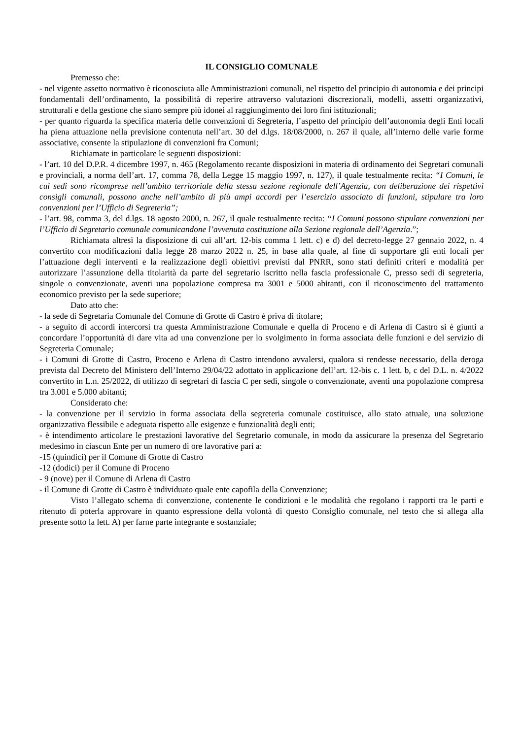IL CONSIGLIO COMUNALE
Premesso che:
- nel vigente assetto normativo è riconosciuta alle Amministrazioni comunali, nel rispetto del principio di autonomia e dei principi fondamentali dell’ordinamento, la possibilità di reperire attraverso valutazioni discrezionali, modelli, assetti organizzativi, strutturali e della gestione che siano sempre più idonei al raggiungimento dei loro fini istituzionali;
- per quanto riguarda la specifica materia delle convenzioni di Segreteria, l’aspetto del principio dell’autonomia degli Enti locali ha piena attuazione nella previsione contenuta nell’art. 30 del d.lgs. 18/08/2000, n. 267 il quale, all’interno delle varie forme associative, consente la stipulazione di convenzioni fra Comuni;
Richiamate in particolare le seguenti disposizioni:
- l’art. 10 del D.P.R. 4 dicembre 1997, n. 465 (Regolamento recante disposizioni in materia di ordinamento dei Segretari comunali e provinciali, a norma dell’art. 17, comma 78, della Legge 15 maggio 1997, n. 127), il quale testualmente recita: “I Comuni, le cui sedi sono ricomprese nell’ambito territoriale della stessa sezione regionale dell’Agenzia, con deliberazione dei rispettivi consigli comunali, possono anche nell’ambito di più ampi accordi per l’esercizio associato di funzioni, stipulare tra loro convenzioni per l’Ufficio di Segreteria”;
- l’art. 98, comma 3, del d.lgs. 18 agosto 2000, n. 267, il quale testualmente recita: “I Comuni possono stipulare convenzioni per l’Ufficio di Segretario comunale comunicandone l’avvenuta costituzione alla Sezione regionale dell’Agenzia.”;
Richiamata altresì la disposizione di cui all’art. 12-bis comma 1 lett. c) e d) del decreto-legge 27 gennaio 2022, n. 4 convertito con modificazioni dalla legge 28 marzo 2022 n. 25, in base alla quale, al fine di supportare gli enti locali per l’attuazione degli interventi e la realizzazione degli obiettivi previsti dal PNRR, sono stati definiti criteri e modalità per autorizzare l’assunzione della titolarità da parte del segretario iscritto nella fascia professionale C, presso sedi di segreteria, singole o convenzionate, aventi una popolazione compresa tra 3001 e 5000 abitanti, con il riconoscimento del trattamento economico previsto per la sede superiore;
Dato atto che:
- la sede di Segretaria Comunale del Comune di Grotte di Castro è priva di titolare;
- a seguito di accordi intercorsi tra questa Amministrazione Comunale e quella di Proceno e di Arlena di Castro si è giunti a concordare l’opportunità di dare vita ad una convenzione per lo svolgimento in forma associata delle funzioni e del servizio di Segreteria Comunale;
- i Comuni di Grotte di Castro, Proceno e Arlena di Castro intendono avvalersi, qualora si rendesse necessario, della deroga prevista dal Decreto del Ministero dell’Interno 29/04/22 adottato in applicazione dell’art. 12-bis c. 1 lett. b, c del D.L. n. 4/2022 convertito in L.n. 25/2022, di utilizzo di segretari di fascia C per sedi, singole o convenzionate, aventi una popolazione compresa tra 3.001 e 5.000 abitanti;
Considerato che:
- la convenzione per il servizio in forma associata della segreteria comunale costituisce, allo stato attuale, una soluzione organizzativa flessibile e adeguata rispetto alle esigenze e funzionalità degli enti;
- è intendimento articolare le prestazioni lavorative del Segretario comunale, in modo da assicurare la presenza del Segretario medesimo in ciascun Ente per un numero di ore lavorative pari a:
-15 (quindici) per il Comune di Grotte di Castro
-12 (dodici) per il Comune di Proceno
- 9 (nove) per il Comune di Arlena di Castro
- il Comune di Grotte di Castro è individuato quale ente capofila della Convenzione;
Visto l’allegato schema di convenzione, contenente le condizioni e le modalità che regolano i rapporti tra le parti e ritenuto di poterla approvare in quanto espressione della volontà di questo Consiglio comunale, nel testo che si allega alla presente sotto la lett. A) per farne parte integrante e sostanziale;